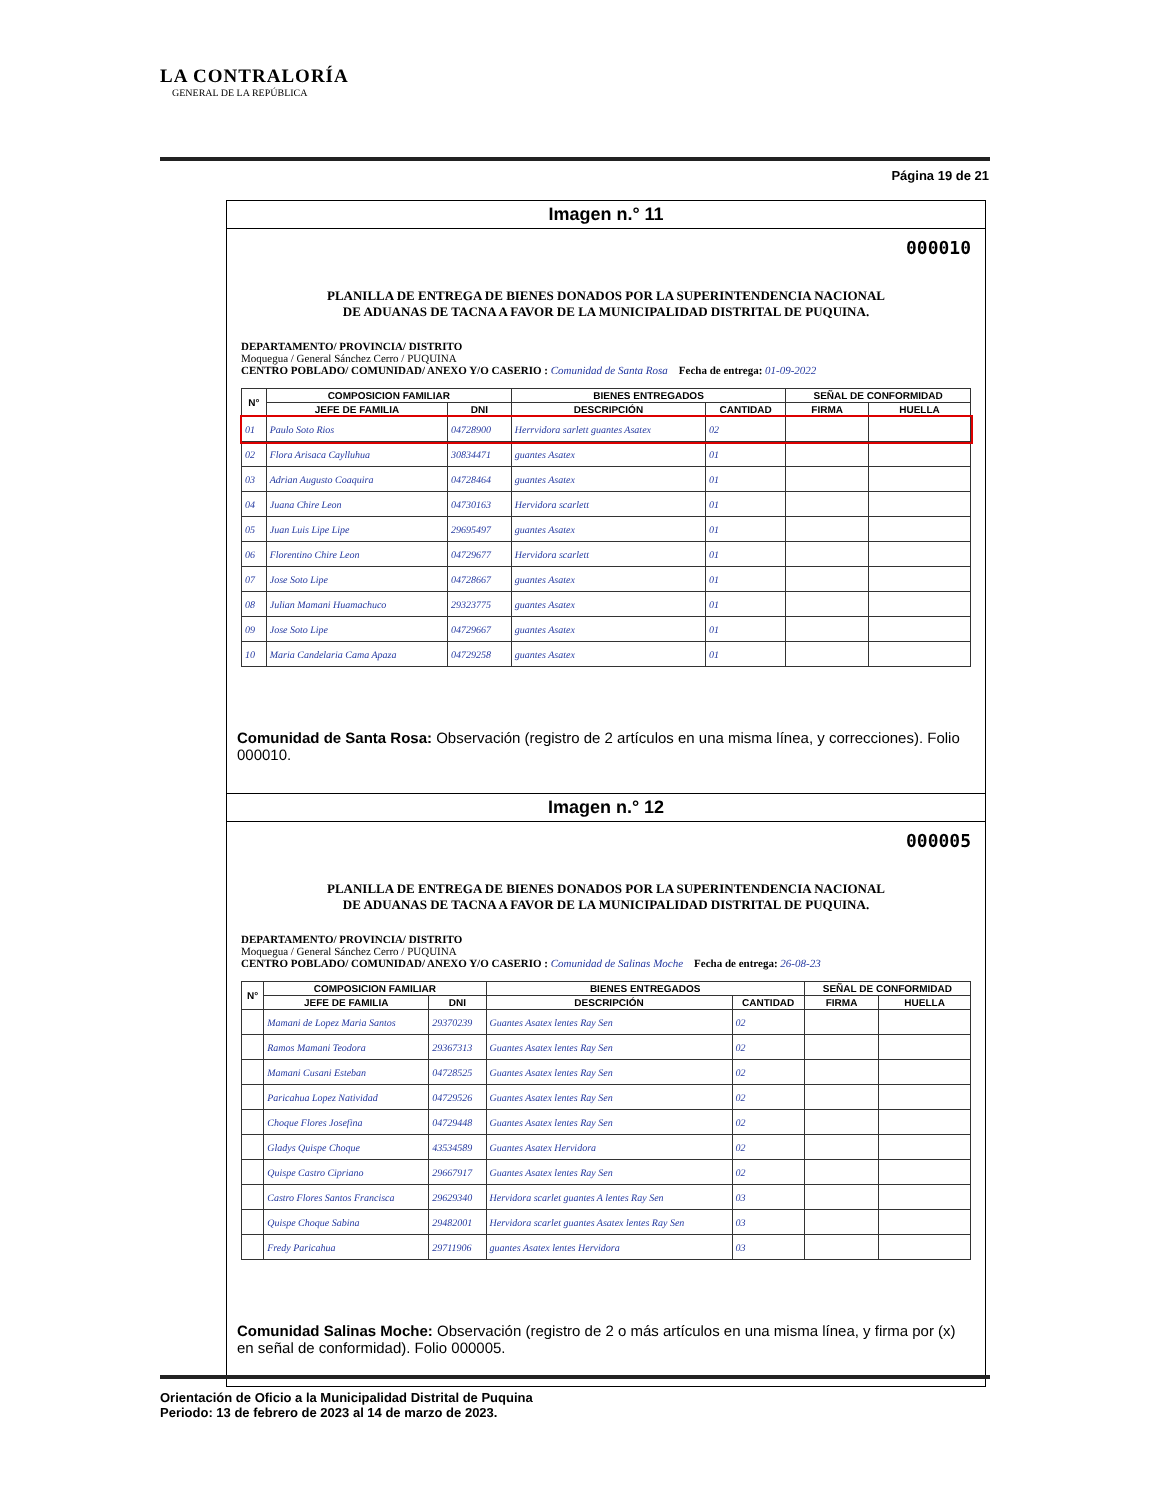LA CONTRALORÍA
GENERAL DE LA REPÚBLICA
Página 19 de 21
Imagen n.° 11
000010
PLANILLA DE ENTREGA DE BIENES DONADOS POR LA SUPERINTENDENCIA NACIONAL
DE ADUANAS DE TACNA A FAVOR DE LA MUNICIPALIDAD DISTRITAL DE PUQUINA.
DEPARTAMENTO/ PROVINCIA/ DISTRITO
Moquegua / General Sánchez Cerro / PUQUINA
CENTRO POBLADO/ COMUNIDAD/ ANEXO Y/O CASERIO : Comunidad de Santa Rosa Fecha de entrega: 01-09-2022
| N° | COMPOSICION FAMILIAR | | BIENES ENTREGADOS | | SEÑAL DE CONFORMIDAD | |
| --- | --- | --- | --- | --- | --- | --- |
| | JEFE DE FAMILIA | DNI | DESCRIPCIÓN | CANTIDAD | FIRMA | HUELLA |
| 01 | Paulo Soto Rios | 04728900 | Herrvidora sarlett guantes Asatex | 02 | | |
| 02 | Flora Arisaca Caylluhua | 30834471 | guantes Asatex | 01 | | |
| 03 | Adrian Augusto Coaquira | 04728464 | guantes Asatex | 01 | | |
| 04 | Juana Chire Leon | 04730163 | Hervidora scarlett | 01 | | |
| 05 | Juan Luis Lipe Lipe | 29695497 | guantes Asatex | 01 | | |
| 06 | Florentino Chire Leon | 04729677 | Hervidora scarlett | 01 | | |
| 07 | Jose Soto Lipe | 04728667 | guantes Asatex | 01 | | |
| 08 | Julian Mamani Huamachuco | 29323775 | guantes Asatex | 01 | | |
| 09 | Jose Soto Lipe | 04729667 | guantes Asatex | 01 | | |
| 10 | Maria Candelaria Cama Apaza | 04729258 | guantes Asatex | 01 | | |
Comunidad de Santa Rosa: Observación (registro de 2 artículos en una misma línea, y correcciones). Folio 000010.
Imagen n.° 12
000005
PLANILLA DE ENTREGA DE BIENES DONADOS POR LA SUPERINTENDENCIA NACIONAL
DE ADUANAS DE TACNA A FAVOR DE LA MUNICIPALIDAD DISTRITAL DE PUQUINA.
DEPARTAMENTO/ PROVINCIA/ DISTRITO
Moquegua / General Sánchez Cerro / PUQUINA
CENTRO POBLADO/ COMUNIDAD/ ANEXO Y/O CASERIO : Comunidad de Salinas Moche Fecha de entrega: 26-08-23
| N° | COMPOSICION FAMILIAR | | BIENES ENTREGADOS | | SEÑAL DE CONFORMIDAD | |
| --- | --- | --- | --- | --- | --- | --- |
| | JEFE DE FAMILIA | DNI | DESCRIPCIÓN | CANTIDAD | FIRMA | HUELLA |
| | Mamani de Lopez Maria Santos | 29370239 | Guantes Asatex lentes Ray Sen | 02 | | |
| | Ramos Mamani Teodora | 29367313 | Guantes Asatex lentes Ray Sen | 02 | | |
| | Mamani Cusani Esteban | 04728525 | Guantes Asatex lentes Ray Sen | 02 | | |
| | Paricahua Lopez Natividad | 04729526 | Guantes Asatex lentes Ray Sen | 02 | | |
| | Choque Flores Josefina | 04729448 | Guantes Asatex lentes Ray Sen | 02 | | |
| | Gladys Quispe Choque | 43534589 | Guantes Asatex Hervidora | 02 | | |
| | Quispe Castro Cipriano | 29667917 | Guantes Asatex lentes Ray Sen | 02 | | |
| | Castro Flores Santos Francisca | 29629340 | Hervidora scarlet guantes A lentes Ray Sen | 03 | | |
| | Quispe Choque Sabina | 29482001 | Hervidora scarlet guantes Asatex lentes Ray Sen | 03 | | |
| | Fredy Paricahua | 29711906 | guantes Asatex lentes Hervidora | 03 | | |
Comunidad Salinas Moche: Observación (registro de 2 o más artículos en una misma línea, y firma por (x) en señal de conformidad). Folio 000005.
Orientación de Oficio a la Municipalidad Distrital de Puquina
Periodo: 13 de febrero de 2023 al 14 de marzo de 2023.